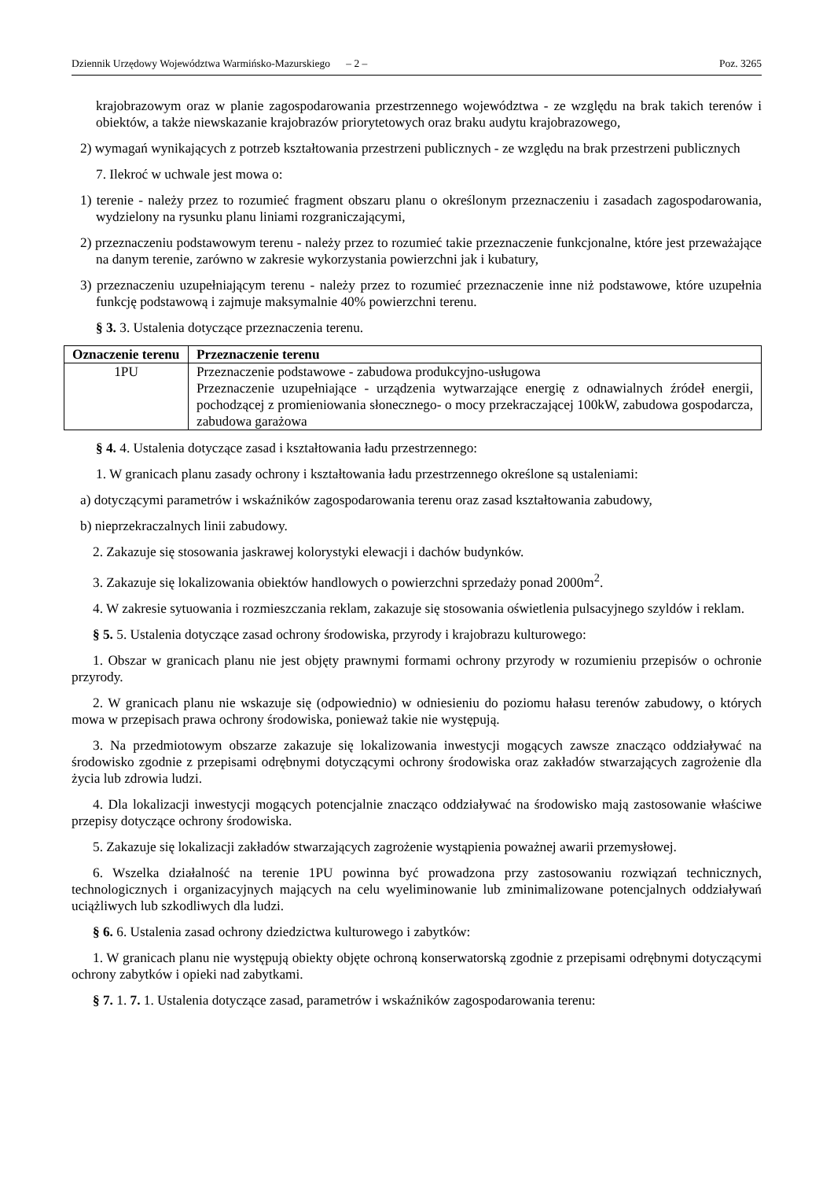Dziennik Urzędowy Województwa Warmińsko-Mazurskiego – 2 – Poz. 3265
krajobrazowym oraz w planie zagospodarowania przestrzennego województwa - ze względu na brak takich terenów i obiektów, a także niewskazanie krajobrazów priorytetowych oraz braku audytu krajobrazowego,
2) wymagań wynikających z potrzeb kształtowania przestrzeni publicznych - ze względu na brak przestrzeni publicznych
7. Ilekroć w uchwale jest mowa o:
1) terenie - należy przez to rozumieć fragment obszaru planu o określonym przeznaczeniu i zasadach zagospodarowania, wydzielony na rysunku planu liniami rozgraniczającymi,
2) przeznaczeniu podstawowym terenu - należy przez to rozumieć takie przeznaczenie funkcjonalne, które jest przeważające na danym terenie, zarówno w zakresie wykorzystania powierzchni jak i kubatury,
3) przeznaczeniu uzupełniającym terenu - należy przez to rozumieć przeznaczenie inne niż podstawowe, które uzupełnia funkcję podstawową i zajmuje maksymalnie 40% powierzchni terenu.
§ 3. 3. Ustalenia dotyczące przeznaczenia terenu.
| Oznaczenie terenu | Przeznaczenie terenu |
| --- | --- |
| 1PU | Przeznaczenie podstawowe - zabudowa produkcyjno-usługowa Przeznaczenie uzupełniające - urządzenia wytwarzające energię z odnawialnych źródeł energii, pochodzącej z promieniowania słonecznego- o mocy przekraczającej 100kW, zabudowa gospodarcza, zabudowa garażowa |
§ 4. 4. Ustalenia dotyczące zasad i kształtowania ładu przestrzennego:
1. W granicach planu zasady ochrony i kształtowania ładu przestrzennego określone są ustaleniami:
a) dotyczącymi parametrów i wskaźników zagospodarowania terenu oraz zasad kształtowania zabudowy,
b) nieprzekraczalnych linii zabudowy.
2. Zakazuje się stosowania jaskrawej kolorystyki elewacji i dachów budynków.
3. Zakazuje się lokalizowania obiektów handlowych o powierzchni sprzedaży ponad 2000m<sup>2</sup>.
4. W zakresie sytuowania i rozmieszczania reklam, zakazuje się stosowania oświetlenia pulsacyjnego szyldów i reklam.
§ 5. 5. Ustalenia dotyczące zasad ochrony środowiska, przyrody i krajobrazu kulturowego:
1. Obszar w granicach planu nie jest objęty prawnymi formami ochrony przyrody w rozumieniu przepisów o ochronie przyrody.
2. W granicach planu nie wskazuje się (odpowiednio) w odniesieniu do poziomu hałasu terenów zabudowy, o których mowa w przepisach prawa ochrony środowiska, ponieważ takie nie występują.
3. Na przedmiotowym obszarze zakazuje się lokalizowania inwestycji mogących zawsze znacząco oddziaływać na środowisko zgodnie z przepisami odrębnymi dotyczącymi ochrony środowiska oraz zakładów stwarzających zagrożenie dla życia lub zdrowia ludzi.
4. Dla lokalizacji inwestycji mogących potencjalnie znacząco oddziaływać na środowisko mają zastosowanie właściwe przepisy dotyczące ochrony środowiska.
5. Zakazuje się lokalizacji zakładów stwarzających zagrożenie wystąpienia poważnej awarii przemysłowej.
6. Wszelka działalność na terenie 1PU powinna być prowadzona przy zastosowaniu rozwiązań technicznych, technologicznych i organizacyjnych mających na celu wyeliminowanie lub zminimalizowane potencjalnych oddziaływań uciążliwych lub szkodliwych dla ludzi.
§ 6. 6. Ustalenia zasad ochrony dziedzictwa kulturowego i zabytków:
1. W granicach planu nie występują obiekty objęte ochroną konserwatorską zgodnie z przepisami odrębnymi dotyczącymi ochrony zabytków i opieki nad zabytkami.
§ 7. 1. 7. 1. Ustalenia dotyczące zasad, parametrów i wskaźników zagospodarowania terenu: